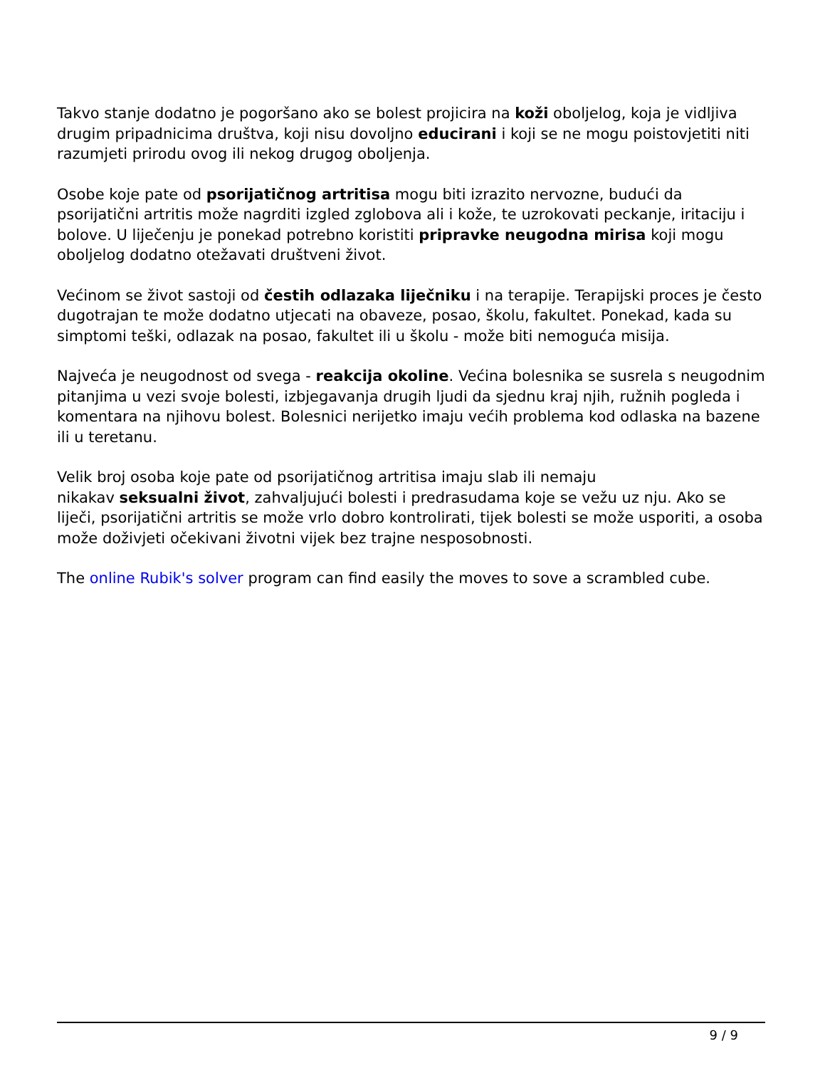Takvo stanje dodatno je pogoršano ako se bolest projicira na koži oboljelog, koja je vidljiva drugim pripadnicima društva, koji nisu dovoljno educirani i koji se ne mogu poistovjetiti niti razumjeti prirodu ovog ili nekog drugog oboljenja.
Osobe koje pate od psorijatičnog artritisa mogu biti izrazito nervozne, budući da psorijatični artritis može nagrditi izgled zglobova ali i kože, te uzrokovati peckanje, iritaciju i bolove. U liječenju je ponekad potrebno koristiti pripravke neugodna mirisa koji mogu oboljelog dodatno otežavati društveni život.
Većinom se život sastoji od čestih odlazaka liječniku i na terapije. Terapijski proces je često dugotrajan te može dodatno utjecati na obaveze, posao, školu, fakultet. Ponekad, kada su simptomi teški, odlazak na posao, fakultet ili u školu - može biti nemoguća misija.
Najveća je neugodnost od svega - reakcija okoline. Većina bolesnika se susrela s neugodnim pitanjima u vezi svoje bolesti, izbjegavanja drugih ljudi da sjednu kraj njih, ružnih pogleda i komentara na njihovu bolest. Bolesnici nerijetko imaju većih problema kod odlaska na bazene ili u teretanu.
Velik broj osoba koje pate od psorijatičnog artritisa imaju slab ili nemaju
nikakav seksualni život, zahvaljujući bolesti i predrasudama koje se vežu uz nju. Ako se liječi, psorijatični artritis se može vrlo dobro kontrolirati, tijek bolesti se može usporiti, a osoba može doživjeti očekivani životni vijek bez trajne nesposobnosti.
The online Rubik's solver program can find easily the moves to sove a scrambled cube.
9 / 9